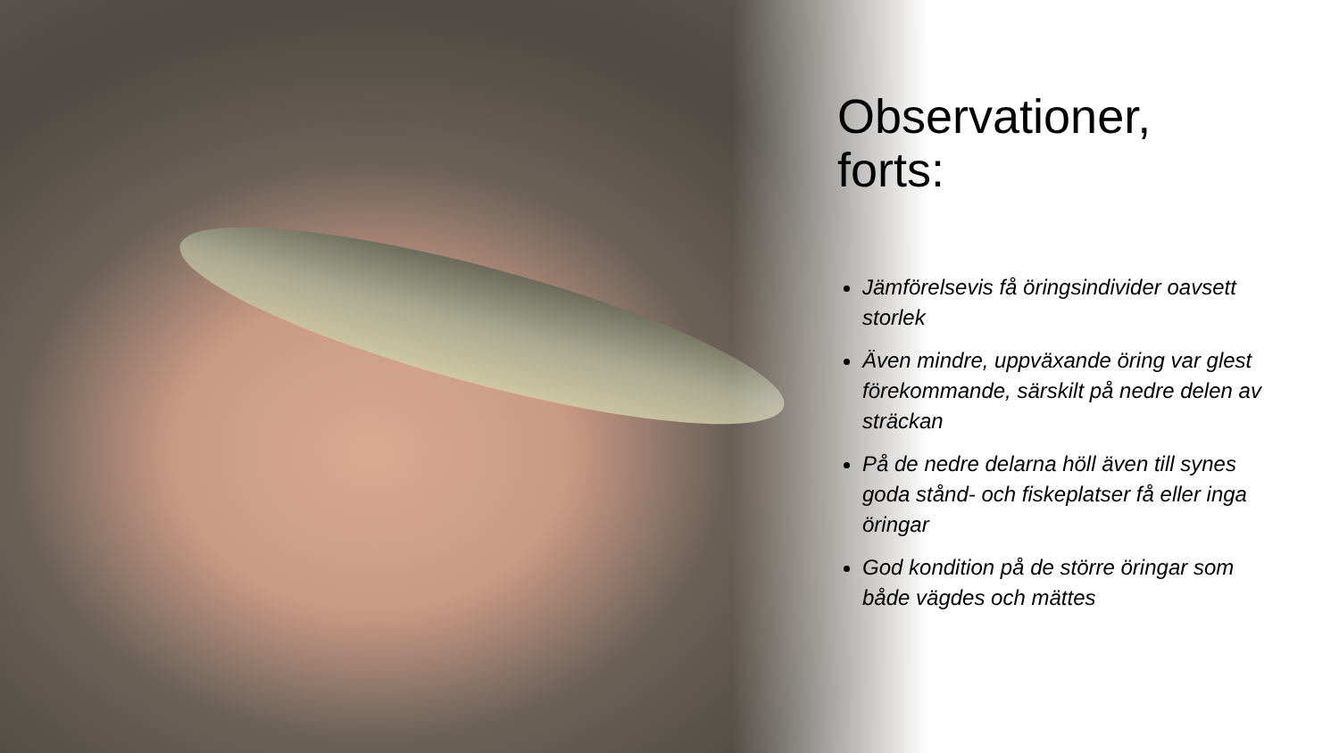Observationer, forts:
Jämförelsevis få öringsindivider oavsett storlek
Även mindre, uppväxande öring var glest förekommande, särskilt på nedre delen av sträckan
På de nedre delarna höll även till synes goda stånd- och fiskeplatser få eller inga öringar
God kondition på de större öringar som både vägdes och mättes